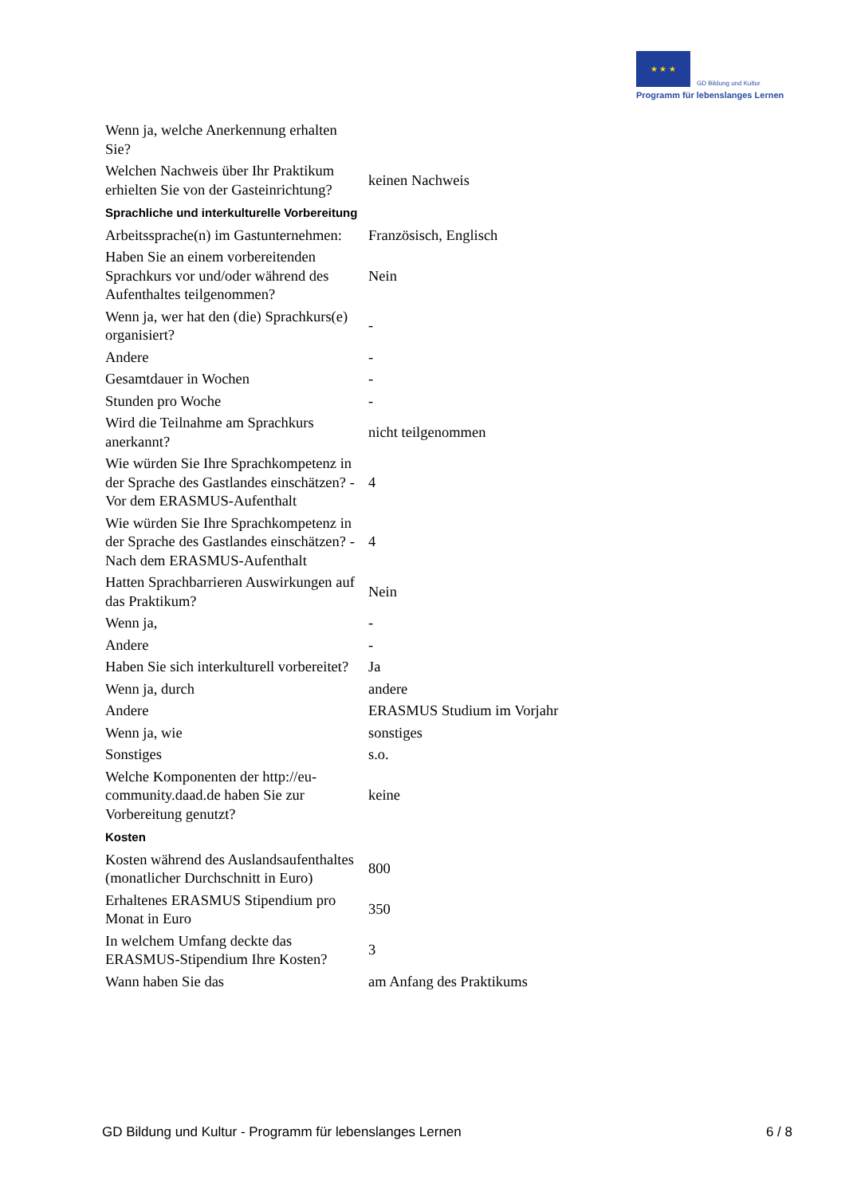★ ★ ★ GD Bildung und Kultur
Programm für lebenslanges Lernen
| Wenn ja, welche Anerkennung erhalten Sie? | |
| Welchen Nachweis über Ihr Praktikum erhielten Sie von der Gasteinrichtung? | keinen Nachweis |
| Sprachliche und interkulturelle Vorbereitung | |
| Arbeitssprache(n) im Gastunternehmen: | Französisch, Englisch |
| Haben Sie an einem vorbereitenden Sprachkurs vor und/oder während des Aufenthaltes teilgenommen? | Nein |
| Wenn ja, wer hat den (die) Sprachkurs(e) organisiert? | - |
| Andere | - |
| Gesamtdauer in Wochen | - |
| Stunden pro Woche | - |
| Wird die Teilnahme am Sprachkurs anerkannt? | nicht teilgenommen |
| Wie würden Sie Ihre Sprachkompetenz in der Sprache des Gastlandes einschätzen? - Vor dem ERASMUS-Aufenthalt | 4 |
| Wie würden Sie Ihre Sprachkompetenz in der Sprache des Gastlandes einschätzen? - Nach dem ERASMUS-Aufenthalt | 4 |
| Hatten Sprachbarrieren Auswirkungen auf das Praktikum? | Nein |
| Wenn ja, | - |
| Andere | - |
| Haben Sie sich interkulturell vorbereitet? | Ja |
| Wenn ja, durch | andere |
| Andere | ERASMUS Studium im Vorjahr |
| Wenn ja, wie | sonstiges |
| Sonstiges | s.o. |
| Welche Komponenten der http://eu-community.daad.de haben Sie zur Vorbereitung genutzt? | keine |
| Kosten | |
| Kosten während des Auslandsaufenthaltes (monatlicher Durchschnitt in Euro) | 800 |
| Erhaltenes ERASMUS Stipendium pro Monat in Euro | 350 |
| In welchem Umfang deckte das ERASMUS-Stipendium Ihre Kosten? | 3 |
| Wann haben Sie das | am Anfang des Praktikums |
GD Bildung und Kultur - Programm für lebenslanges Lernen 6 / 8